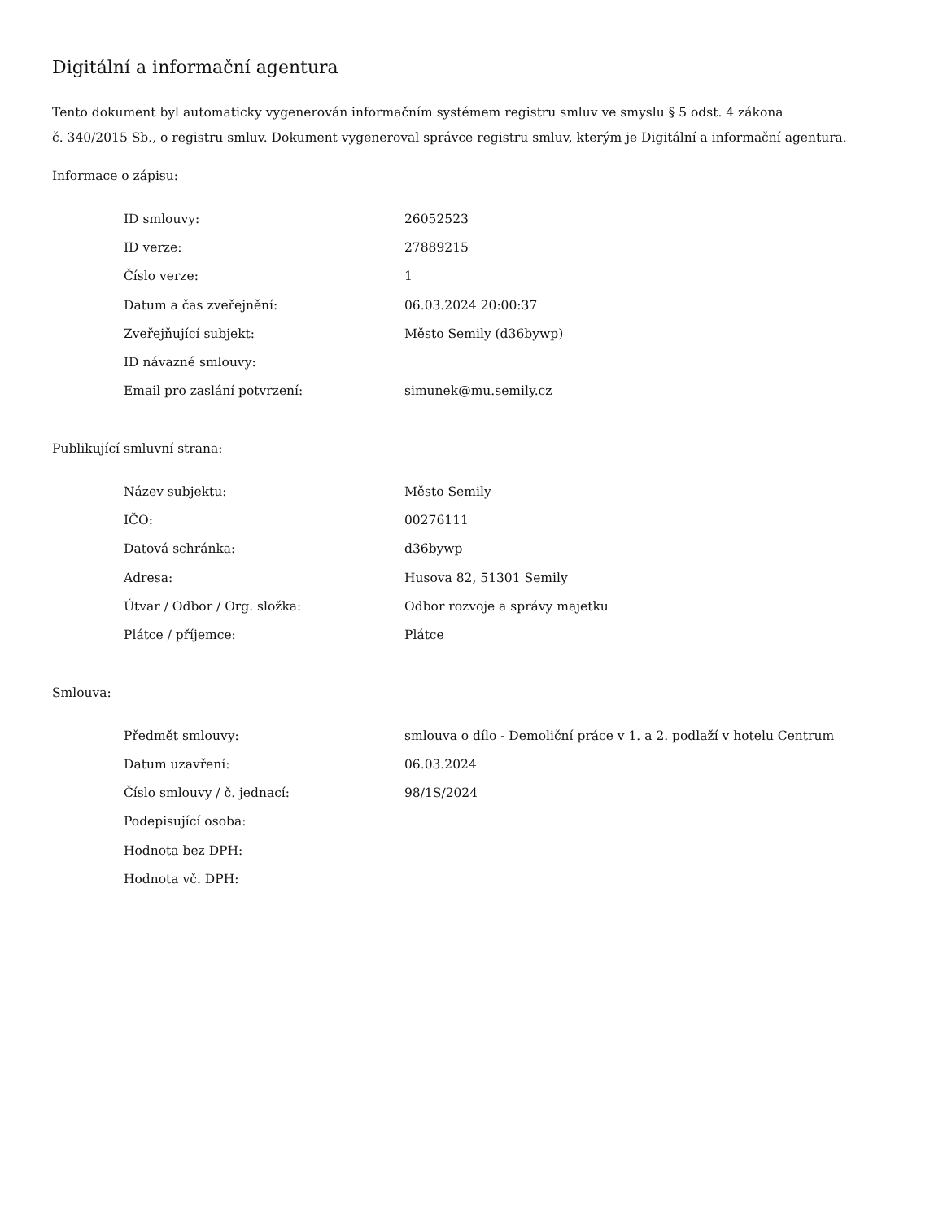Digitální a informační agentura
Tento dokument byl automaticky vygenerován informačním systémem registru smluv ve smyslu § 5 odst. 4 zákona
č. 340/2015 Sb., o registru smluv. Dokument vygeneroval správce registru smluv, kterým je Digitální a informační agentura.
Informace o zápisu:
| ID smlouvy: | 26052523 |
| ID verze: | 27889215 |
| Číslo verze: | 1 |
| Datum a čas zveřejnění: | 06.03.2024 20:00:37 |
| Zveřejňující subjekt: | Město Semily (d36bywp) |
| ID návazné smlouvy: | |
| Email pro zaslání potvrzení: | simunek@mu.semily.cz |
Publikující smluvní strana:
| Název subjektu: | Město Semily |
| IČO: | 00276111 |
| Datová schránka: | d36bywp |
| Adresa: | Husova 82, 51301 Semily |
| Útvar / Odbor / Org. složka: | Odbor rozvoje a správy majetku |
| Plátce / příjemce: | Plátce |
Smlouva:
| Předmět smlouvy: | smlouva o dílo - Demoliční práce v 1. a 2. podlaží v hotelu Centrum |
| Datum uzavření: | 06.03.2024 |
| Číslo smlouvy / č. jednací: | 98/1S/2024 |
| Podepisující osoba: | |
| Hodnota bez DPH: | |
| Hodnota vč. DPH: | |